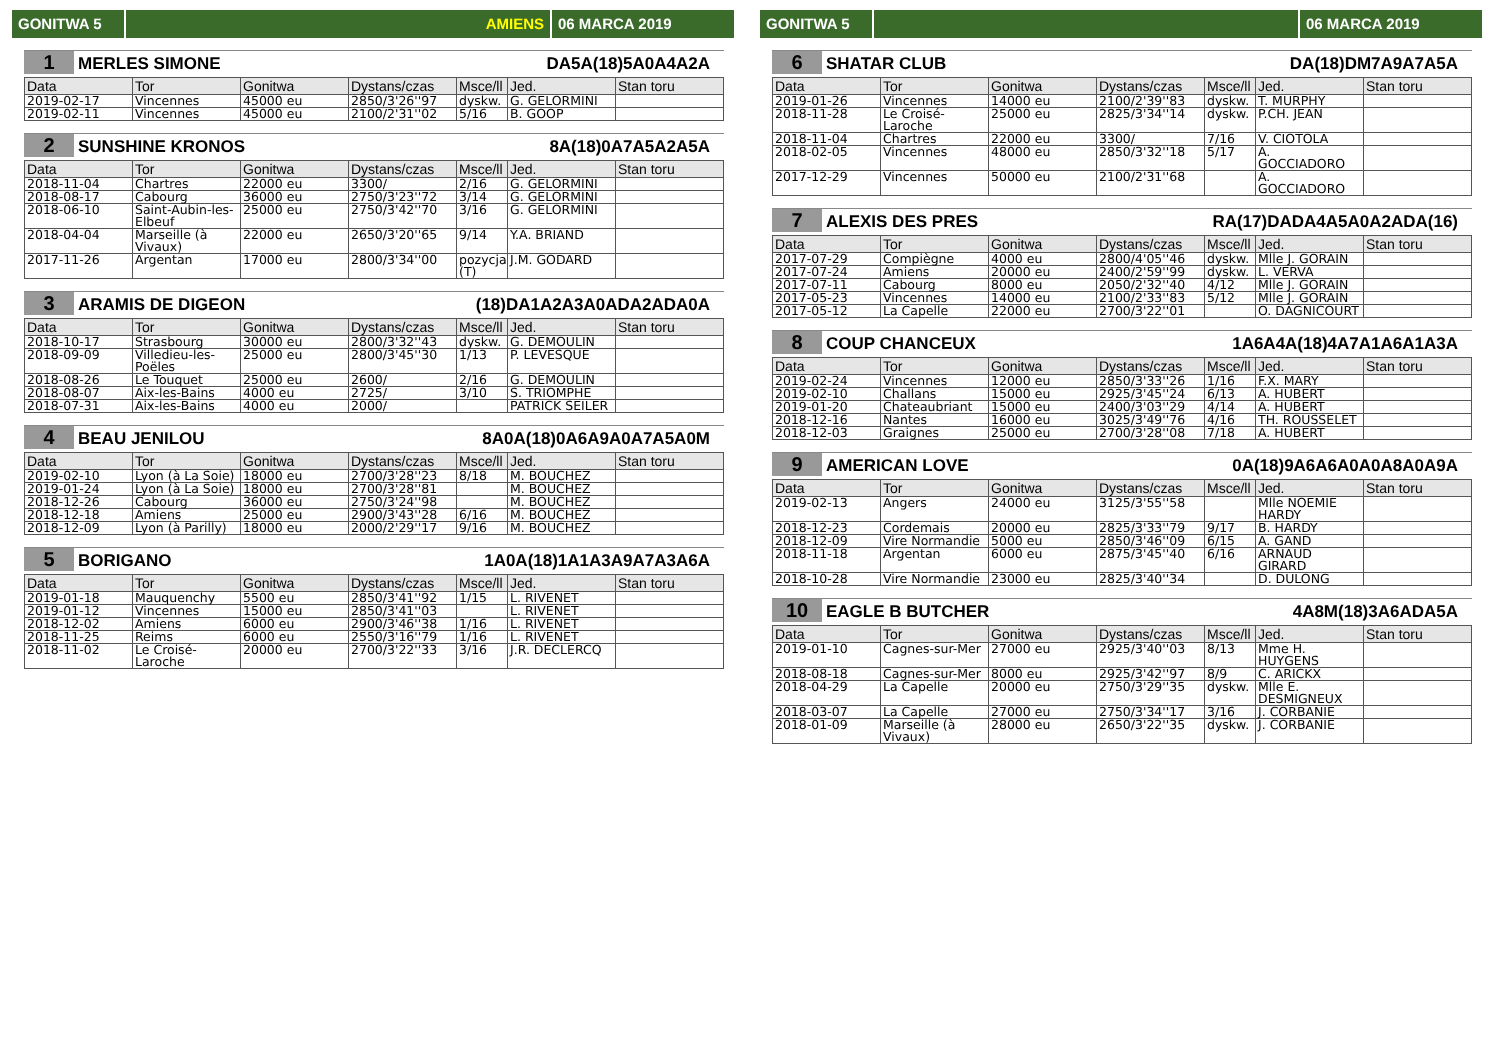GONITWA 5 AMIENS 06 MARCA 2019
1 MERLES SIMONE DA5A(18)5A0A4A2A
| Data | Tor | Gonitwa | Dystans/czas | Msce/ll | Jed. | Stan toru |
| --- | --- | --- | --- | --- | --- | --- |
| 2019-02-17 | Vincennes | 45000 eu | 2850/3'26''97 | dyskw. | G. GELORMINI | |
| 2019-02-11 | Vincennes | 45000 eu | 2100/2'31''02 | 5/16 | B. GOOP | |
2 SUNSHINE KRONOS 8A(18)0A7A5A2A5A
| Data | Tor | Gonitwa | Dystans/czas | Msce/ll | Jed. | Stan toru |
| --- | --- | --- | --- | --- | --- | --- |
| 2018-11-04 | Chartres | 22000 eu | 3300/ | 2/16 | G. GELORMINI | |
| 2018-08-17 | Cabourg | 36000 eu | 2750/3'23''72 | 3/14 | G. GELORMINI | |
| 2018-06-10 | Saint-Aubin-les-Elbeuf | 25000 eu | 2750/3'42''70 | 3/16 | G. GELORMINI | |
| 2018-04-04 | Marseille (à Vivaux) | 22000 eu | 2650/3'20''65 | 9/14 | Y.A. BRIAND | |
| 2017-11-26 | Argentan | 17000 eu | 2800/3'34''00 | pozycja (T) | J.M. GODARD | |
3 ARAMIS DE DIGEON (18)DA1A2A3A0ADA2ADA0A
| Data | Tor | Gonitwa | Dystans/czas | Msce/ll | Jed. | Stan toru |
| --- | --- | --- | --- | --- | --- | --- |
| 2018-10-17 | Strasbourg | 30000 eu | 2800/3'32''43 | dyskw. | G. DEMOULIN | |
| 2018-09-09 | Villedieu-les-Poëles | 25000 eu | 2800/3'45''30 | 1/13 | P. LEVESQUE | |
| 2018-08-26 | Le Touquet | 25000 eu | 2600/ | 2/16 | G. DEMOULIN | |
| 2018-08-07 | Aix-les-Bains | 4000 eu | 2725/ | 3/10 | S. TRIOMPHE | |
| 2018-07-31 | Aix-les-Bains | 4000 eu | 2000/ | | PATRICK SEILER | |
4 BEAU JENILOU 8A0A(18)0A6A9A0A7A5A0M
| Data | Tor | Gonitwa | Dystans/czas | Msce/ll | Jed. | Stan toru |
| --- | --- | --- | --- | --- | --- | --- |
| 2019-02-10 | Lyon (à La Soie) | 18000 eu | 2700/3'28''23 | 8/18 | M. BOUCHEZ | |
| 2019-01-24 | Lyon (à La Soie) | 18000 eu | 2700/3'28''81 | | M. BOUCHEZ | |
| 2018-12-26 | Cabourg | 36000 eu | 2750/3'24''98 | | M. BOUCHEZ | |
| 2018-12-18 | Amiens | 25000 eu | 2900/3'43''28 | 6/16 | M. BOUCHEZ | |
| 2018-12-09 | Lyon (à Parilly) | 18000 eu | 2000/2'29''17 | 9/16 | M. BOUCHEZ | |
5 BORIGANO 1A0A(18)1A1A3A9A7A3A6A
| Data | Tor | Gonitwa | Dystans/czas | Msce/ll | Jed. | Stan toru |
| --- | --- | --- | --- | --- | --- | --- |
| 2019-01-18 | Mauquenchy | 5500 eu | 2850/3'41''92 | 1/15 | L. RIVENET | |
| 2019-01-12 | Vincennes | 15000 eu | 2850/3'41''03 | | L. RIVENET | |
| 2018-12-02 | Amiens | 6000 eu | 2900/3'46''38 | 1/16 | L. RIVENET | |
| 2018-11-25 | Reims | 6000 eu | 2550/3'16''79 | 1/16 | L. RIVENET | |
| 2018-11-02 | Le Croisé-Laroche | 20000 eu | 2700/3'22''33 | 3/16 | J.R. DECLERCQ | |
GONITWA 5 06 MARCA 2019
6 SHATAR CLUB DA(18)DM7A9A7A5A
| Data | Tor | Gonitwa | Dystans/czas | Msce/ll | Jed. | Stan toru |
| --- | --- | --- | --- | --- | --- | --- |
| 2019-01-26 | Vincennes | 14000 eu | 2100/2'39''83 | dyskw. | T. MURPHY | |
| 2018-11-28 | Le Croisé-Laroche | 25000 eu | 2825/3'34''14 | dyskw. | P.CH. JEAN | |
| 2018-11-04 | Chartres | 22000 eu | 3300/ | 7/16 | V. CIOTOLA | |
| 2018-02-05 | Vincennes | 48000 eu | 2850/3'32''18 | 5/17 | A. GOCCIADORO | |
| 2017-12-29 | Vincennes | 50000 eu | 2100/2'31''68 | | A. GOCCIADORO | |
7 ALEXIS DES PRES RA(17)DADA4A5A0A2ADA(16)
| Data | Tor | Gonitwa | Dystans/czas | Msce/ll | Jed. | Stan toru |
| --- | --- | --- | --- | --- | --- | --- |
| 2017-07-29 | Compiègne | 4000 eu | 2800/4'05''46 | dyskw. | Mlle J. GORAIN | |
| 2017-07-24 | Amiens | 20000 eu | 2400/2'59''99 | dyskw. | L. VERVA | |
| 2017-07-11 | Cabourg | 8000 eu | 2050/2'32''40 | 4/12 | Mlle J. GORAIN | |
| 2017-05-23 | Vincennes | 14000 eu | 2100/2'33''83 | 5/12 | Mlle J. GORAIN | |
| 2017-05-12 | La Capelle | 22000 eu | 2700/3'22''01 | | O. DAGNICOURT | |
8 COUP CHANCEUX 1A6A4A(18)4A7A1A6A1A3A
| Data | Tor | Gonitwa | Dystans/czas | Msce/ll | Jed. | Stan toru |
| --- | --- | --- | --- | --- | --- | --- |
| 2019-02-24 | Vincennes | 12000 eu | 2850/3'33''26 | 1/16 | F.X. MARY | |
| 2019-02-10 | Challans | 15000 eu | 2925/3'45''24 | 6/13 | A. HUBERT | |
| 2019-01-20 | Chateaubriant | 15000 eu | 2400/3'03''29 | 4/14 | A. HUBERT | |
| 2018-12-16 | Nantes | 16000 eu | 3025/3'49''76 | 4/16 | TH. ROUSSELET | |
| 2018-12-03 | Graignes | 25000 eu | 2700/3'28''08 | 7/18 | A. HUBERT | |
9 AMERICAN LOVE 0A(18)9A6A6A0A0A8A0A9A
| Data | Tor | Gonitwa | Dystans/czas | Msce/ll | Jed. | Stan toru |
| --- | --- | --- | --- | --- | --- | --- |
| 2019-02-13 | Angers | 24000 eu | 3125/3'55''58 | | Mlle NOEMIE HARDY | |
| 2018-12-23 | Cordemais | 20000 eu | 2825/3'33''79 | 9/17 | B. HARDY | |
| 2018-12-09 | Vire Normandie | 5000 eu | 2850/3'46''09 | 6/15 | A. GAND | |
| 2018-11-18 | Argentan | 6000 eu | 2875/3'45''40 | 6/16 | ARNAUD GIRARD | |
| 2018-10-28 | Vire Normandie | 23000 eu | 2825/3'40''34 | | D. DULONG | |
10 EAGLE B BUTCHER 4A8M(18)3A6ADA5A
| Data | Tor | Gonitwa | Dystans/czas | Msce/ll | Jed. | Stan toru |
| --- | --- | --- | --- | --- | --- | --- |
| 2019-01-10 | Cagnes-sur-Mer | 27000 eu | 2925/3'40''03 | 8/13 | Mme H. HUYGENS | |
| 2018-08-18 | Cagnes-sur-Mer | 8000 eu | 2925/3'42''97 | 8/9 | C. ARICKX | |
| 2018-04-29 | La Capelle | 20000 eu | 2750/3'29''35 | dyskw. | Mlle E. DESMIGNEUX | |
| 2018-03-07 | La Capelle | 27000 eu | 2750/3'34''17 | 3/16 | J. CORBANIE | |
| 2018-01-09 | Marseille (à Vivaux) | 28000 eu | 2650/3'22''35 | dyskw. | J. CORBANIE | |